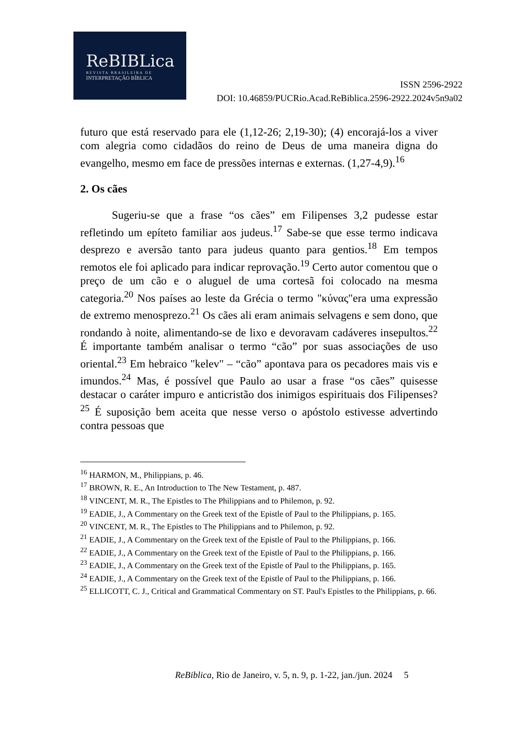ReBIBLica
REVISTA BRASILEIRA DE
INTERPRETAÇÃO BÍBLICA
ISSN 2596-2922
DOI: 10.46859/PUCRio.Acad.ReBiblica.2596-2922.2024v5n9a02
futuro que está reservado para ele (1,12-26; 2,19-30); (4) encorajá-los a viver com alegria como cidadãos do reino de Deus de uma maneira digna do evangelho, mesmo em face de pressões internas e externas. (1,27-4,9).<sup>16</sup>
2. Os cães
Sugeriu-se que a frase “os cães” em Filipenses 3,2 pudesse estar refletindo um epíteto familiar aos judeus.<sup>17</sup> Sabe-se que esse termo indicava desprezo e aversão tanto para judeus quanto para gentios.<sup>18</sup> Em tempos remotos ele foi aplicado para indicar reprovação.<sup>19</sup> Certo autor comentou que o preço de um cão e o aluguel de uma cortesã foi colocado na mesma categoria.<sup>20</sup> Nos países ao leste da Grécia o termo "κύνας"era uma expressão de extremo menosprezo.<sup>21</sup> Os cães ali eram animais selvagens e sem dono, que rondando à noite, alimentando-se de lixo e devoravam cadáveres insepultos.<sup>22</sup> É importante também analisar o termo “cão” por suas associações de uso oriental.<sup>23</sup> Em hebraico "kelev" – “cão” apontava para os pecadores mais vis e imundos.<sup>24</sup> Mas, é possível que Paulo ao usar a frase “os cães” quisesse destacar o caráter impuro e anticristão dos inimigos espirituais dos Filipenses?<sup>25</sup> É suposição bem aceita que nesse verso o apóstolo estivesse advertindo contra pessoas que
<sup>16</sup> HARMON, M., Philippians, p. 46.
<sup>17</sup> BROWN, R. E., An Introduction to The New Testament, p. 487.
<sup>18</sup> VINCENT, M. R., The Epistles to The Philippians and to Philemon, p. 92.
<sup>19</sup> EADIE, J., A Commentary on the Greek text of the Epistle of Paul to the Philippians, p. 165.
<sup>20</sup> VINCENT, M. R., The Epistles to The Philippians and to Philemon, p. 92.
<sup>21</sup> EADIE, J., A Commentary on the Greek text of the Epistle of Paul to the Philippians, p. 166.
<sup>22</sup> EADIE, J., A Commentary on the Greek text of the Epistle of Paul to the Philippians, p. 166.
<sup>23</sup> EADIE, J., A Commentary on the Greek text of the Epistle of Paul to the Philippians, p. 165.
<sup>24</sup> EADIE, J., A Commentary on the Greek text of the Epistle of Paul to the Philippians, p. 166.
<sup>25</sup> ELLICOTT, C. J., Critical and Grammatical Commentary on ST. Paul's Epistles to the Philippians, p. 66.
ReBiblica, Rio de Janeiro, v. 5, n. 9, p. 1-22, jan./jun. 2024 5